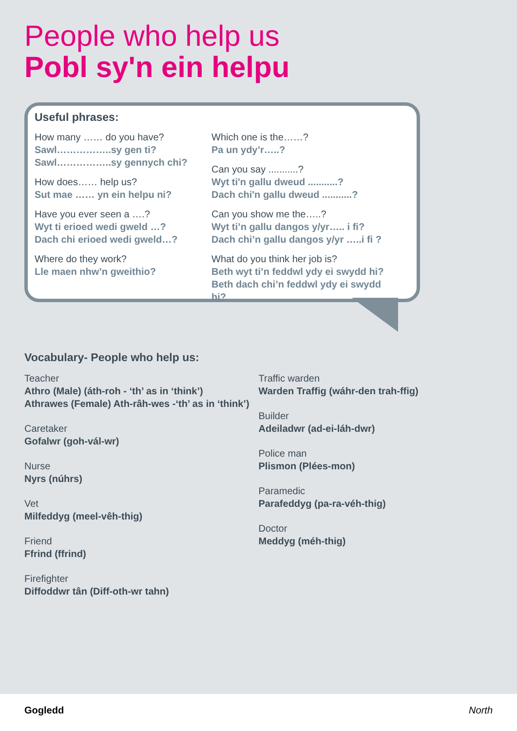People who help us
Pobl sy'n ein helpu
Useful phrases:
How many …… do you have?
Sawl……………..sy gen ti?
Sawl……………..sy gennych chi?
How does…… help us?
Sut mae …… yn ein helpu ni?
Have you ever seen a ….?
Wyt ti erioed wedi gweld …?
Dach chi erioed wedi gweld…?
Where do they work?
Lle maen nhw’n gweithio?
Which one is the……?
Pa un ydy’r…..?
Can you say ...........?
Wyt ti'n gallu dweud ...........?
Dach chi'n gallu dweud ...........?
Can you show me the…..?
Wyt ti’n gallu dangos y/yr….. i fi?
Dach chi’n gallu dangos y/yr …..i fi ?
What do you think her job is?
Beth wyt ti’n feddwl ydy ei swydd hi?
Beth dach chi’n feddwl ydy ei swydd hi?
Vocabulary- People who help us:
Teacher
Athro (Male) (áth-roh - ‘th’ as in ‘think’)
Athrawes (Female) Ath-râh-wes -‘th’ as in ‘think’)
Caretaker
Gofalwr (goh-vál-wr)
Nurse
Nyrs (núhrs)
Vet
Milfeddyg (meel-vêh-thig)
Friend
Ffrind (ffrind)
Firefighter
Diffoddwr tân (Diff-oth-wr tahn)
Traffic warden
Warden Traffig (wáhr-den trah-ffig)
Builder
Adeiladwr (ad-ei-láh-dwr)
Police man
Plismon (Plées-mon)
Paramedic
Parafeddyg (pa-ra-véh-thig)
Doctor
Meddyg (méh-thig)
Gogledd North